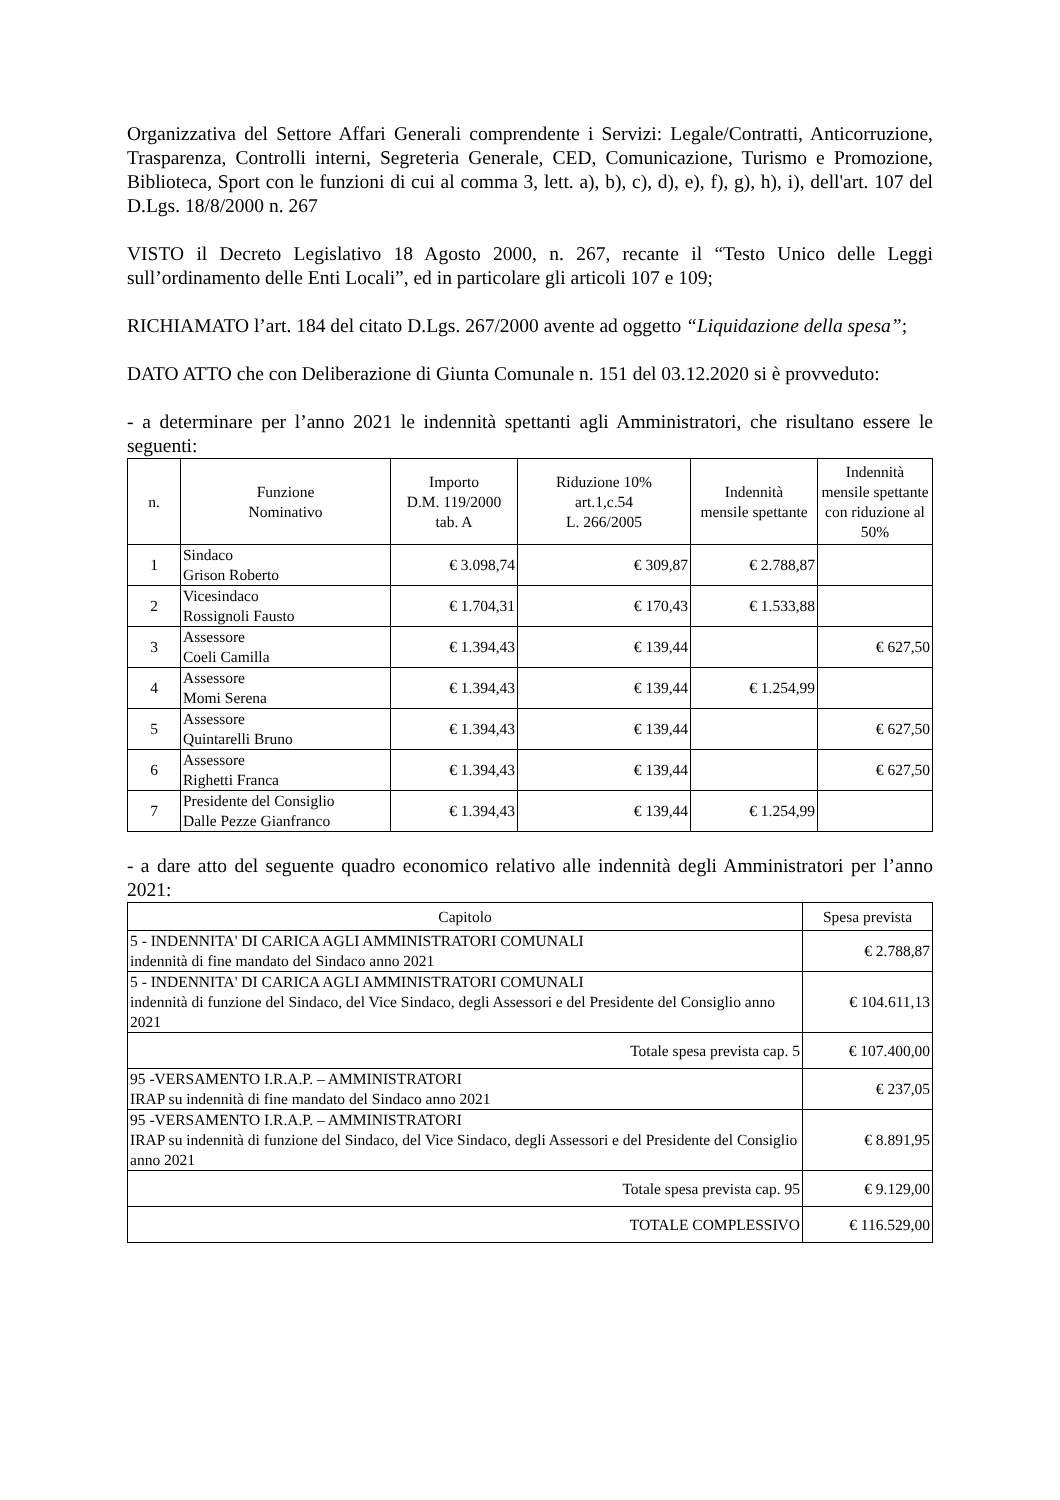Organizzativa del Settore Affari Generali comprendente i Servizi: Legale/Contratti, Anticorruzione, Trasparenza, Controlli interni, Segreteria Generale, CED, Comunicazione, Turismo e Promozione, Biblioteca, Sport con le funzioni di cui al comma 3, lett. a), b), c), d), e), f), g), h), i), dell'art. 107 del D.Lgs. 18/8/2000 n. 267
VISTO il Decreto Legislativo 18 Agosto 2000, n. 267, recante il “Testo Unico delle Leggi sull’ordinamento delle Enti Locali”, ed in particolare gli articoli 107 e 109;
RICHIAMATO l’art. 184 del citato D.Lgs. 267/2000 avente ad oggetto “Liquidazione della spesa”;
DATO ATTO che con Deliberazione di Giunta Comunale n. 151 del 03.12.2020 si è provveduto:
- a determinare per l’anno 2021 le indennità spettanti agli Amministratori, che risultano essere le seguenti:
| n. | Funzione Nominativo | Importo D.M. 119/2000 tab. A | Riduzione 10% art.1,c.54 L. 266/2005 | Indennità mensile spettante | Indennità mensile spettante con riduzione al 50% |
| --- | --- | --- | --- | --- | --- |
| 1 | Sindaco Grison Roberto | € 3.098,74 | € 309,87 | € 2.788,87 | |
| 2 | Vicesindaco Rossignoli Fausto | € 1.704,31 | € 170,43 | € 1.533,88 | |
| 3 | Assessore Coeli Camilla | € 1.394,43 | € 139,44 | | € 627,50 |
| 4 | Assessore Momi Serena | € 1.394,43 | € 139,44 | € 1.254,99 | |
| 5 | Assessore Quintarelli Bruno | € 1.394,43 | € 139,44 | | € 627,50 |
| 6 | Assessore Righetti Franca | € 1.394,43 | € 139,44 | | € 627,50 |
| 7 | Presidente del Consiglio Dalle Pezze Gianfranco | € 1.394,43 | € 139,44 | € 1.254,99 | |
- a dare atto del seguente quadro economico relativo alle indennità degli Amministratori per l’anno 2021:
| Capitolo | Spesa prevista |
| --- | --- |
| 5 - INDENNITA' DI CARICA AGLI AMMINISTRATORI COMUNALI indennità di fine mandato del Sindaco anno 2021 | € 2.788,87 |
| 5 - INDENNITA' DI CARICA AGLI AMMINISTRATORI COMUNALI indennità di funzione del Sindaco, del Vice Sindaco, degli Assessori e del Presidente del Consiglio anno 2021 | € 104.611,13 |
| Totale spesa prevista cap. 5 | € 107.400,00 |
| 95 -VERSAMENTO I.R.A.P. – AMMINISTRATORI IRAP su indennità di fine mandato del Sindaco anno 2021 | € 237,05 |
| 95 -VERSAMENTO I.R.A.P. – AMMINISTRATORI IRAP su indennità di funzione del Sindaco, del Vice Sindaco, degli Assessori e del Presidente del Consiglio anno 2021 | € 8.891,95 |
| Totale spesa prevista cap. 95 | € 9.129,00 |
| TOTALE COMPLESSIVO | € 116.529,00 |